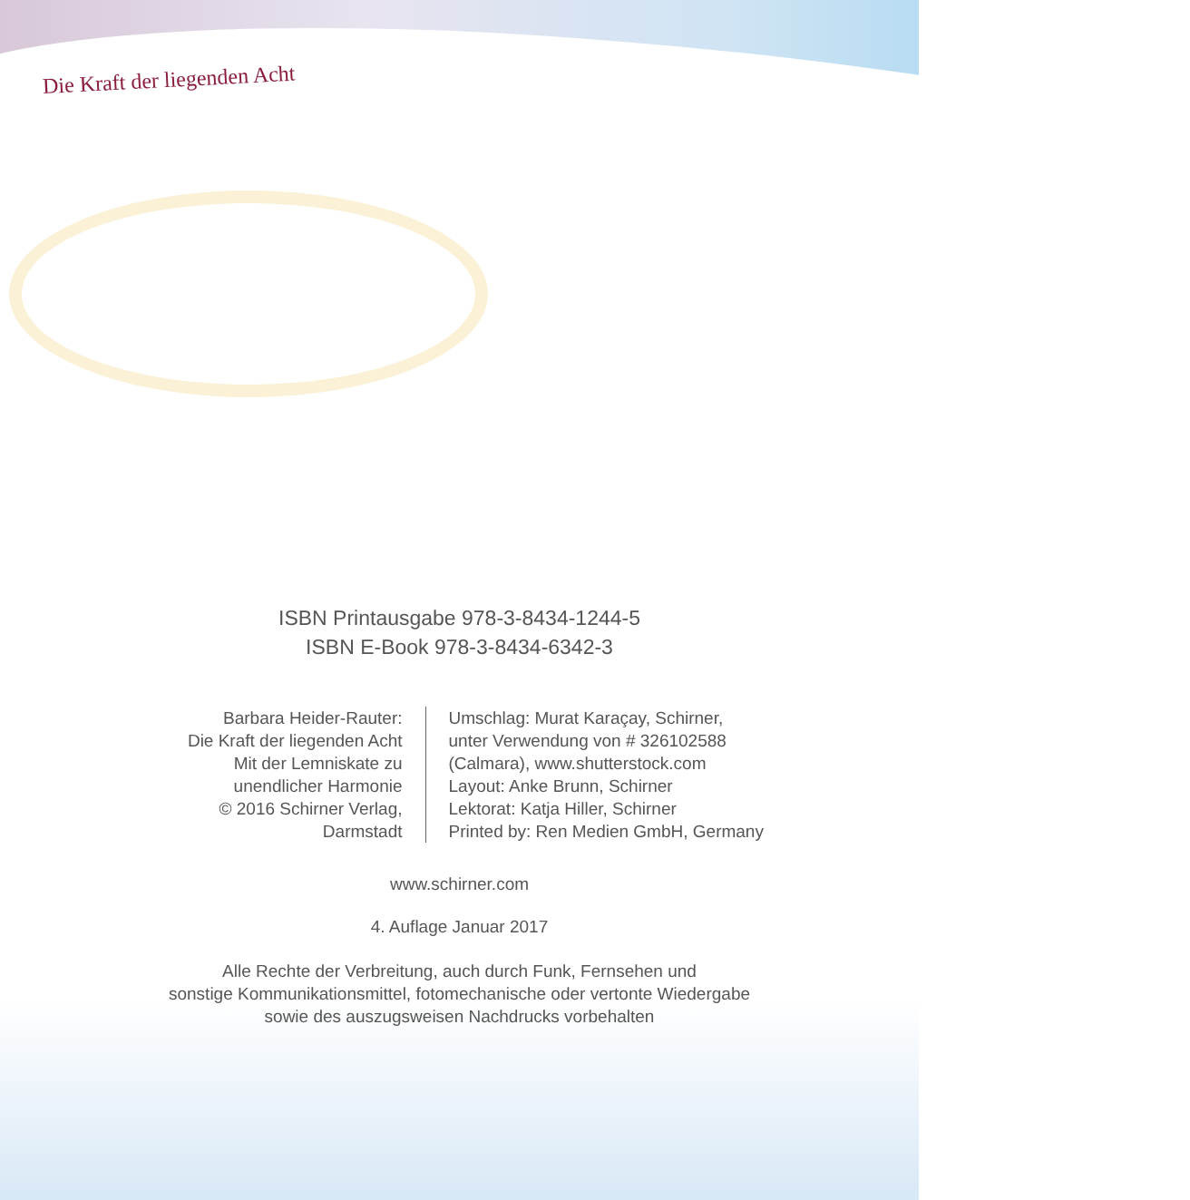Die Kraft der liegenden Acht
ISBN Printausgabe 978-3-8434-1244-5
ISBN E-Book 978-3-8434-6342-3
Barbara Heider-Rauter:
Die Kraft der liegenden Acht
Mit der Lemniskate zu
unendlicher Harmonie
© 2016 Schirner Verlag, Darmstadt
Umschlag: Murat Karaçay, Schirner,
unter Verwendung von # 326102588
(Calmara), www.shutterstock.com
Layout: Anke Brunn, Schirner
Lektorat: Katja Hiller, Schirner
Printed by: Ren Medien GmbH, Germany
www.schirner.com
4. Auflage Januar 2017
Alle Rechte der Verbreitung, auch durch Funk, Fernsehen und
sonstige Kommunikationsmittel, fotomechanische oder vertonte Wiedergabe
sowie des auszugsweisen Nachdrucks vorbehalten